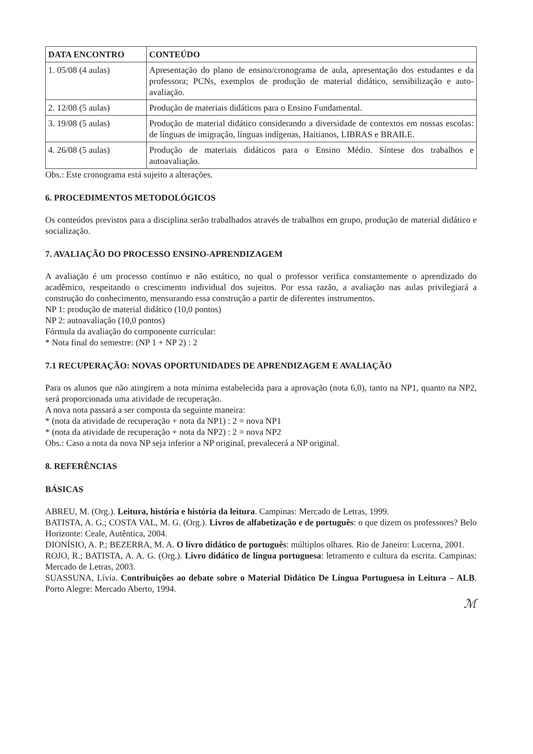| DATA ENCONTRO | CONTEÚDO |
| --- | --- |
| 1. 05/08 (4 aulas) | Apresentação do plano de ensino/cronograma de aula, apresentação dos estudantes e da professora; PCNs, exemplos de produção de material didático, sensibilização e auto-avaliação. |
| 2. 12/08 (5 aulas) | Produção de materiais didáticos para o Ensino Fundamental. |
| 3. 19/08 (5 aulas) | Produção de material didático considerando a diversidade de contextos em nossas escolas: de línguas de imigração, línguas indígenas, Haitianos, LIBRAS e BRAILE. |
| 4. 26/08 (5 aulas) | Produção de materiais didáticos para o Ensino Médio. Síntese dos trabalhos e autoavaliação. |
Obs.: Este cronograma está sujeito a alterações.
6. PROCEDIMENTOS METODOLÓGICOS
Os conteúdos previstos para a disciplina serão trabalhados através de trabalhos em grupo, produção de material didático e socialização.
7. AVALIAÇÃO DO PROCESSO ENSINO-APRENDIZAGEM
A avaliação é um processo contínuo e não estático, no qual o professor verifica constantemente o aprendizado do acadêmico, respeitando o crescimento individual dos sujeitos. Por essa razão, a avaliação nas aulas privilegiará a construção do conhecimento, mensurando essa construção a partir de diferentes instrumentos.
NP 1: produção de material didático (10,0 pontos)
NP 2: autoavaliação (10,0 pontos)
Fórmula da avaliação do componente curricular:
* Nota final do semestre: (NP 1 + NP 2) : 2
7.1 RECUPERAÇÃO: NOVAS OPORTUNIDADES DE APRENDIZAGEM E AVALIAÇÃO
Para os alunos que não atingirem a nota mínima estabelecida para a aprovação (nota 6,0), tanto na NP1, quanto na NP2, será proporcionada uma atividade de recuperação.
A nova nota passará a ser composta da seguinte maneira:
* (nota da atividade de recuperação + nota da NP1) : 2 = nova NP1
* (nota da atividade de recuperação + nota da NP2) : 2 = nova NP2
Obs.: Caso a nota da nova NP seja inferior a NP original, prevalecerá a NP original.
8. REFERÊNCIAS
BÁSICAS
ABREU, M. (Org.). Leitura, história e história da leitura. Campinas: Mercado de Letras, 1999.
BATISTA, A. G.; COSTA VAL, M. G. (Org.). Livros de alfabetização e de português: o que dizem os professores? Belo Horizonte: Ceale, Autêntica, 2004.
DIONÍSIO, A. P.; BEZERRA, M. A. O livro didático de português: múltiplos olhares. Rio de Janeiro: Lucerna, 2001.
ROJO, R.; BATISTA, A. A. G. (Org.). Livro didático de língua portuguesa: letramento e cultura da escrita. Campinas: Mercado de Letras, 2003.
SUASSUNA, Lívia. Contribuições ao debate sobre o Material Didático De Língua Portuguesa in Leitura – ALB. Porto Alegre: Mercado Aberto, 1994.
ℳ